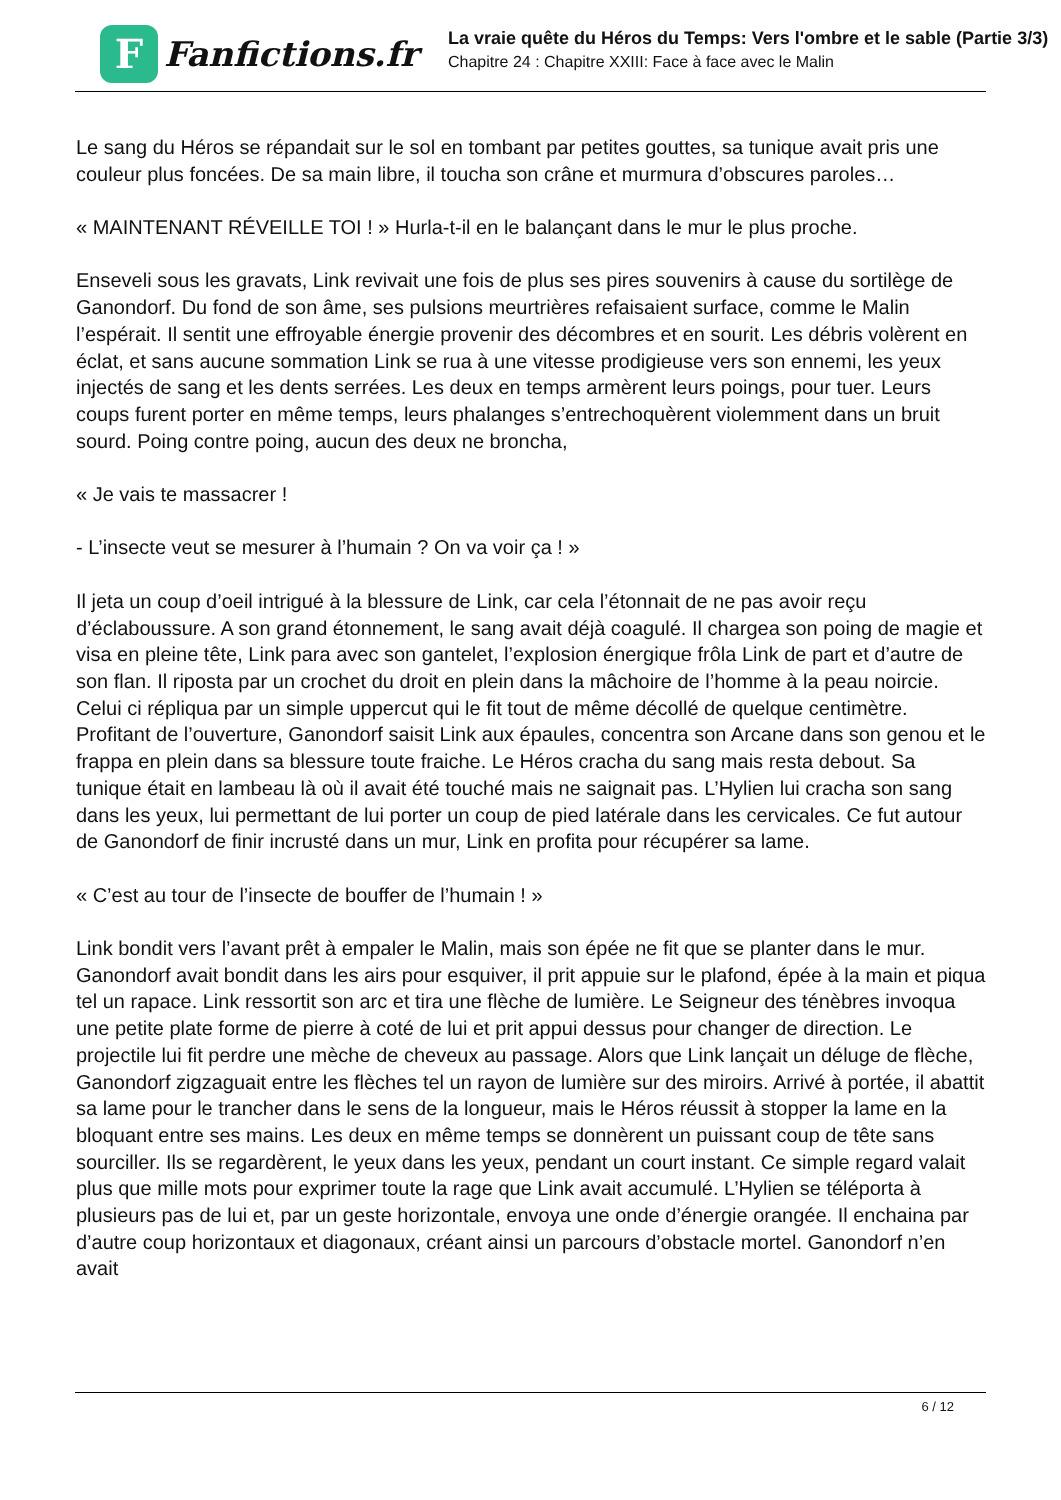F
Fanfictions.fr
La vraie quête du Héros du Temps: Vers l'ombre et le sable (Partie 3/3)
Chapitre 24 : Chapitre XXIII: Face à face avec le Malin
Le sang du Héros se répandait sur le sol en tombant par petites gouttes, sa tunique avait pris une couleur plus foncées. De sa main libre, il toucha son crâne et murmura d’obscures paroles…
« MAINTENANT RÉVEILLE TOI ! » Hurla-t-il en le balançant dans le mur le plus proche.
Enseveli sous les gravats, Link revivait une fois de plus ses pires souvenirs à cause du sortilège de Ganondorf. Du fond de son âme, ses pulsions meurtrières refaisaient surface, comme le Malin l’espérait. Il sentit une effroyable énergie provenir des décombres et en sourit. Les débris volèrent en éclat, et sans aucune sommation Link se rua à une vitesse prodigieuse vers son ennemi, les yeux injectés de sang et les dents serrées. Les deux en temps armèrent leurs poings, pour tuer. Leurs coups furent porter en même temps, leurs phalanges s’entrechoquèrent violemment dans un bruit sourd. Poing contre poing, aucun des deux ne broncha,
« Je vais te massacrer !
- L’insecte veut se mesurer à l’humain ? On va voir ça ! »
Il jeta un coup d’oeil intrigué à la blessure de Link, car cela l’étonnait de ne pas avoir reçu d’éclaboussure. A son grand étonnement, le sang avait déjà coagulé. Il chargea son poing de magie et visa en pleine tête, Link para avec son gantelet, l’explosion énergique frôla Link de part et d’autre de son flan. Il riposta par un crochet du droit en plein dans la mâchoire de l’homme à la peau noircie. Celui ci répliqua par un simple uppercut qui le fit tout de même décollé de quelque centimètre. Profitant de l’ouverture, Ganondorf saisit Link aux épaules, concentra son Arcane dans son genou et le frappa en plein dans sa blessure toute fraiche. Le Héros cracha du sang mais resta debout. Sa tunique était en lambeau là où il avait été touché mais ne saignait pas. L’Hylien lui cracha son sang dans les yeux, lui permettant de lui porter un coup de pied latérale dans les cervicales. Ce fut autour de Ganondorf de finir incrusté dans un mur, Link en profita pour récupérer sa lame.
« C’est au tour de l’insecte de bouffer de l’humain ! »
Link bondit vers l’avant prêt à empaler le Malin, mais son épée ne fit que se planter dans le mur. Ganondorf avait bondit dans les airs pour esquiver, il prit appuie sur le plafond, épée à la main et piqua tel un rapace. Link ressortit son arc et tira une flèche de lumière. Le Seigneur des ténèbres invoqua une petite plate forme de pierre à coté de lui et prit appui dessus pour changer de direction. Le projectile lui fit perdre une mèche de cheveux au passage. Alors que Link lançait un déluge de flèche, Ganondorf zigzaguait entre les flèches tel un rayon de lumière sur des miroirs. Arrivé à portée, il abattit sa lame pour le trancher dans le sens de la longueur, mais le Héros réussit à stopper la lame en la bloquant entre ses mains. Les deux en même temps se donnèrent un puissant coup de tête sans sourciller. Ils se regardèrent, le yeux dans les yeux, pendant un court instant. Ce simple regard valait plus que mille mots pour exprimer toute la rage que Link avait accumulé. L’Hylien se téléporta à plusieurs pas de lui et, par un geste horizontale, envoya une onde d’énergie orangée. Il enchaina par d’autre coup horizontaux et diagonaux, créant ainsi un parcours d’obstacle mortel. Ganondorf n’en avait
6 / 12